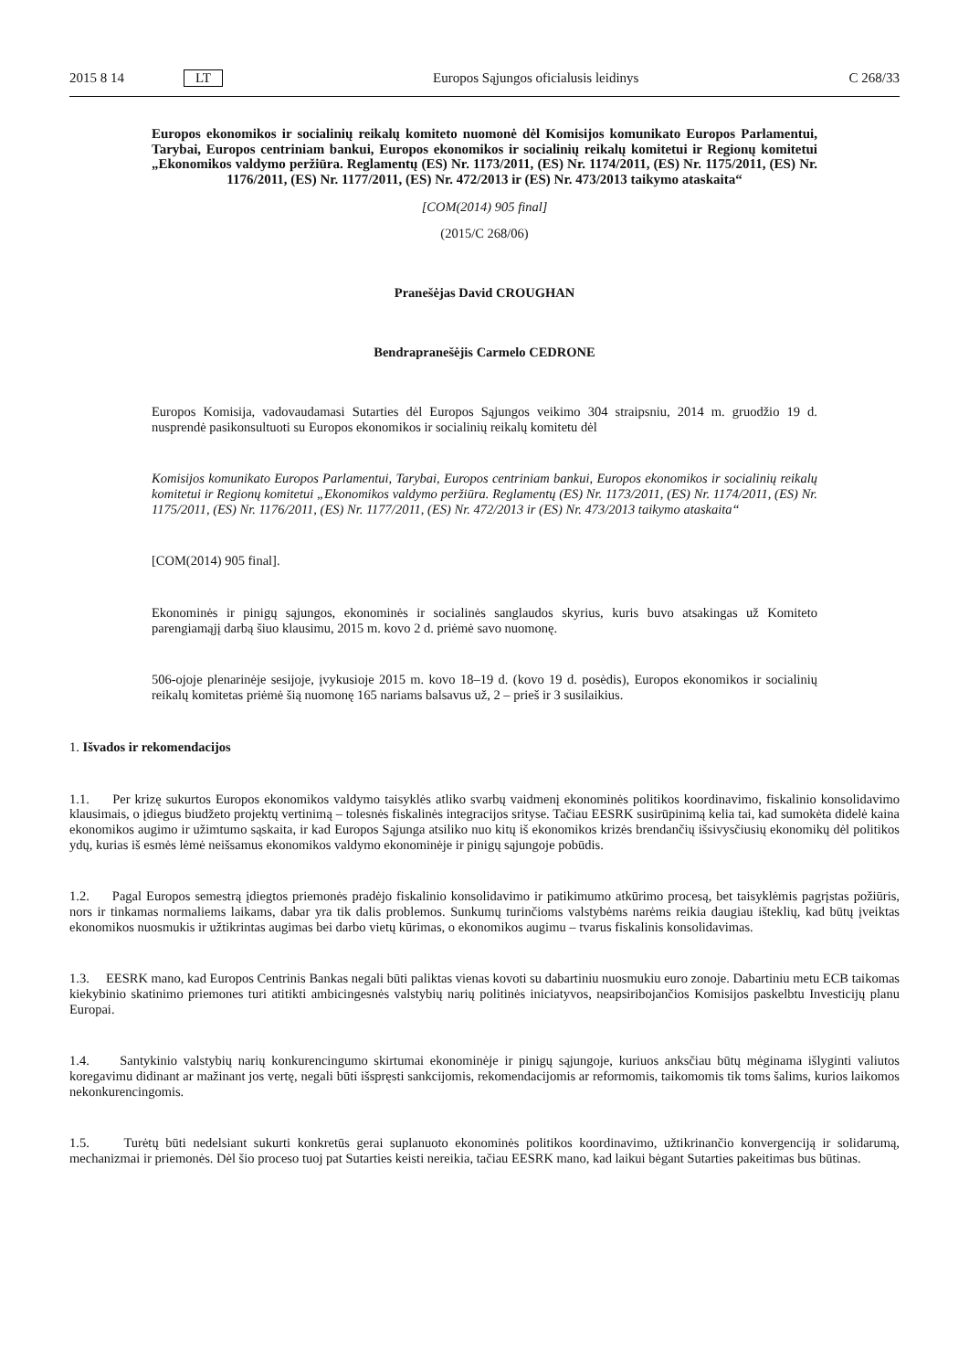2015 8 14 LT Europos Sąjungos oficialusis leidinys C 268/33
Europos ekonomikos ir socialinių reikalų komiteto nuomonė dėl Komisijos komunikato Europos Parlamentui, Tarybai, Europos centriniam bankui, Europos ekonomikos ir socialinių reikalų komitetui ir Regionų komitetui „Ekonomikos valdymo peržiūra. Reglamentų (ES) Nr. 1173/2011, (ES) Nr. 1174/2011, (ES) Nr. 1175/2011, (ES) Nr. 1176/2011, (ES) Nr. 1177/2011, (ES) Nr. 472/2013 ir (ES) Nr. 473/2013 taikymo ataskaita“
[COM(2014) 905 final]
(2015/C 268/06)
Pranešėjas David CROUGHAN
Bendrapranešėjis Carmelo CEDRONE
Europos Komisija, vadovaudamasi Sutarties dėl Europos Sąjungos veikimo 304 straipsniu, 2014 m. gruodžio 19 d. nusprendė pasikonsultuoti su Europos ekonomikos ir socialinių reikalų komitetu dėl
Komisijos komunikato Europos Parlamentui, Tarybai, Europos centriniam bankui, Europos ekonomikos ir socialinių reikalų komitetui ir Regionų komitetui „Ekonomikos valdymo peržiūra. Reglamentų (ES) Nr. 1173/2011, (ES) Nr. 1174/2011, (ES) Nr. 1175/2011, (ES) Nr. 1176/2011, (ES) Nr. 1177/2011, (ES) Nr. 472/2013 ir (ES) Nr. 473/2013 taikymo ataskaita“
[COM(2014) 905 final].
Ekonominės ir pinigų sąjungos, ekonominės ir socialinės sanglaudos skyrius, kuris buvo atsakingas už Komiteto parengiamąjį darbą šiuo klausimu, 2015 m. kovo 2 d. priėmė savo nuomonę.
506-ojoje plenarinėje sesijoje, įvykusioje 2015 m. kovo 18–19 d. (kovo 19 d. posėdis), Europos ekonomikos ir socialinių reikalų komitetas priėmė šią nuomonę 165 nariams balsavus už, 2 – prieš ir 3 susilaikius.
1. Išvados ir rekomendacijos
1.1. Per krizę sukurtos Europos ekonomikos valdymo taisyklės atliko svarbų vaidmenį ekonominės politikos koordinavimo, fiskalinio konsolidavimo klausimais, o įdiegus biudžeto projektų vertinimą – tolesnės fiskalinės integracijos srityse. Tačiau EESRK susirūpinimą kelia tai, kad sumokėta didelė kaina ekonomikos augimo ir užimtumo sąskaita, ir kad Europos Sąjunga atsiliko nuo kitų iš ekonomikos krizės brendančių išsivysčiusių ekonomikų dėl politikos ydų, kurias iš esmės lėmė neišsamus ekonomikos valdymo ekonominėje ir pinigų sąjungoje pobūdis.
1.2. Pagal Europos semestrą įdiegtos priemonės pradėjo fiskalinio konsolidavimo ir patikimumo atkūrimo procesą, bet taisyklėmis pagrįstas požiūris, nors ir tinkamas normaliems laikams, dabar yra tik dalis problemos. Sunkumų turinčioms valstybėms narėms reikia daugiau išteklių, kad būtų įveiktas ekonomikos nuosmukis ir užtikrintas augimas bei darbo vietų kūrimas, o ekonomikos augimu – tvarus fiskalinis konsolidavimas.
1.3. EESRK mano, kad Europos Centrinis Bankas negali būti paliktas vienas kovoti su dabartiniu nuosmukiu euro zonoje. Dabartiniu metu ECB taikomas kiekybinio skatinimo priemones turi atitikti ambicingesnės valstybių narių politinės iniciatyvos, neapsiribojančios Komisijos paskelbtu Investicijų planu Europai.
1.4. Santykinio valstybių narių konkurencingumo skirtumai ekonominėje ir pinigų sąjungoje, kuriuos anksčiau būtų mėginama išlyginti valiutos koregavimu didinant ar mažinant jos vertę, negali būti išspręsti sankcijomis, rekomendacijomis ar reformomis, taikomomis tik toms šalims, kurios laikomos nekonkurencingomis.
1.5. Turėtų būti nedelsiant sukurti konkretūs gerai suplanuoto ekonominės politikos koordinavimo, užtikrinančio konvergenciją ir solidarumą, mechanizmai ir priemonės. Dėl šio proceso tuoj pat Sutarties keisti nereikia, tačiau EESRK mano, kad laikui bėgant Sutarties pakeitimas bus būtinas.